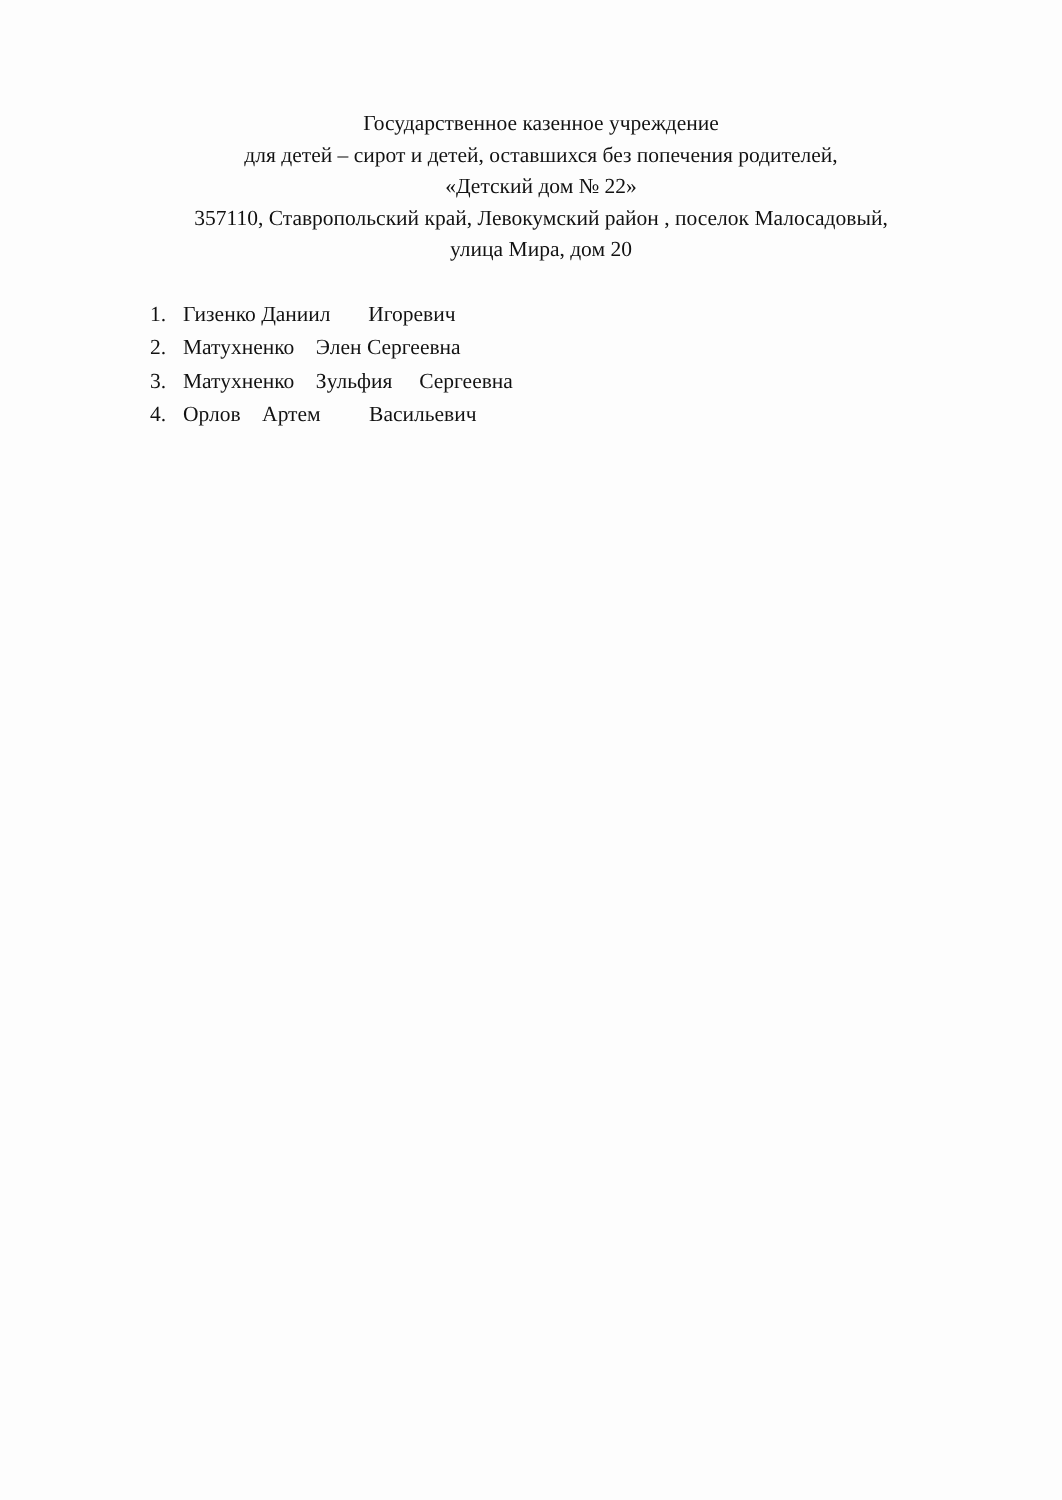Государственное казенное учреждение
для детей – сирот и детей, оставшихся без попечения родителей,
«Детский дом № 22»
357110, Ставропольский край, Левокумский район , поселок Малосадовый,
улица Мира, дом 20
1. Гизенко Даниил Игоревич
2. Матухненко Элен Сергеевна
3. Матухненко Зульфия Сергеевна
4. Орлов Артем Васильевич